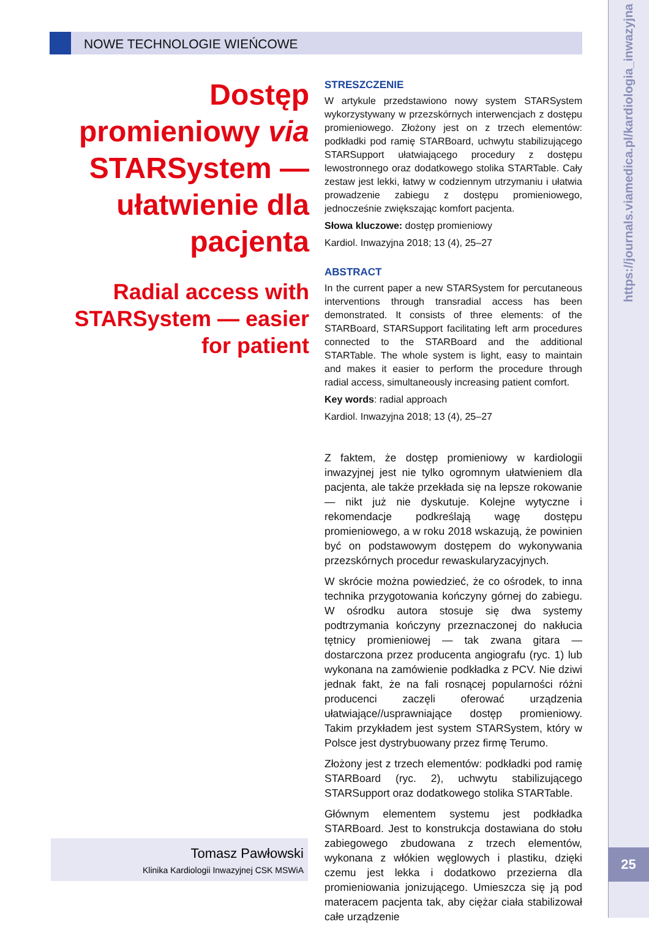NOWE TECHNOLOGIE WIEŃCOWE
Dostęp promieniowy via STARSystem — ułatwienie dla pacjenta
Radial access with STARSystem — easier for patient
STRESZCZENIE
W artykule przedstawiono nowy system STARSystem wykorzystywany w przezskórnych interwencjach z dostępu promieniowego. Złożony jest on z trzech elementów: podkładki pod ramię STARBoard, uchwytu stabilizującego STARSupport ułatwiającego procedury z dostępu lewostronnego oraz dodatkowego stolika STARTable. Cały zestaw jest lekki, łatwy w codziennym utrzymaniu i ułatwia prowadzenie zabiegu z dostępu promieniowego, jednocześnie zwiększając komfort pacjenta.
Słowa kluczowe: dostęp promieniowy
Kardiol. Inwazyjna 2018; 13 (4), 25–27
ABSTRACT
In the current paper a new STARSystem for percutaneous interventions through transradial access has been demonstrated. It consists of three elements: of the STARBoard, STARSupport facilitating left arm procedures connected to the STARBoard and the additional STARTable. The whole system is light, easy to maintain and makes it easier to perform the procedure through radial access, simultaneously increasing patient comfort.
Key words: radial approach
Kardiol. Inwazyjna 2018; 13 (4), 25–27
Z faktem, że dostęp promieniowy w kardiologii inwazyjnej jest nie tylko ogromnym ułatwieniem dla pacjenta, ale także przekłada się na lepsze rokowanie — nikt już nie dyskutuje. Kolejne wytyczne i rekomendacje podkreślają wagę dostępu promieniowego, a w roku 2018 wskazują, że powinien być on podstawowym dostępem do wykonywania przezskórnych procedur rewaskularyzacyjnych.
W skrócie można powiedzieć, że co ośrodek, to inna technika przygotowania kończyny górnej do zabiegu. W ośrodku autora stosuje się dwa systemy podtrzymania kończyny przeznaczonej do nakłucia tętnicy promieniowej — tak zwana gitara — dostarczona przez producenta angiografu (ryc. 1) lub wykonana na zamówienie podkładka z PCV. Nie dziwi jednak fakt, że na fali rosnącej popularności różni producenci zaczęli oferować urządzenia ułatwiające//usprawniające dostęp promieniowy. Takim przykładem jest system STARSystem, który w Polsce jest dystrybuowany przez firmę Terumo.
Złożony jest z trzech elementów: podkładki pod ramię STARBoard (ryc. 2), uchwytu stabilizującego STARSupport oraz dodatkowego stolika STARTable.
Głównym elementem systemu jest podkładka STARBoard. Jest to konstrukcja dostawiana do stołu zabiegowego zbudowana z trzech elementów, wykonana z włókien węglowych i plastiku, dzięki czemu jest lekka i dodatkowo przezierna dla promieniowania jonizującego. Umieszcza się ją pod materacem pacjenta tak, aby ciężar ciała stabilizował całe urządzenie
Tomasz Pawłowski
Klinika Kardiologii Inwazyjnej CSK MSWiA
https://journals.viamedica.pl/kardiologia_inwazyjna
25